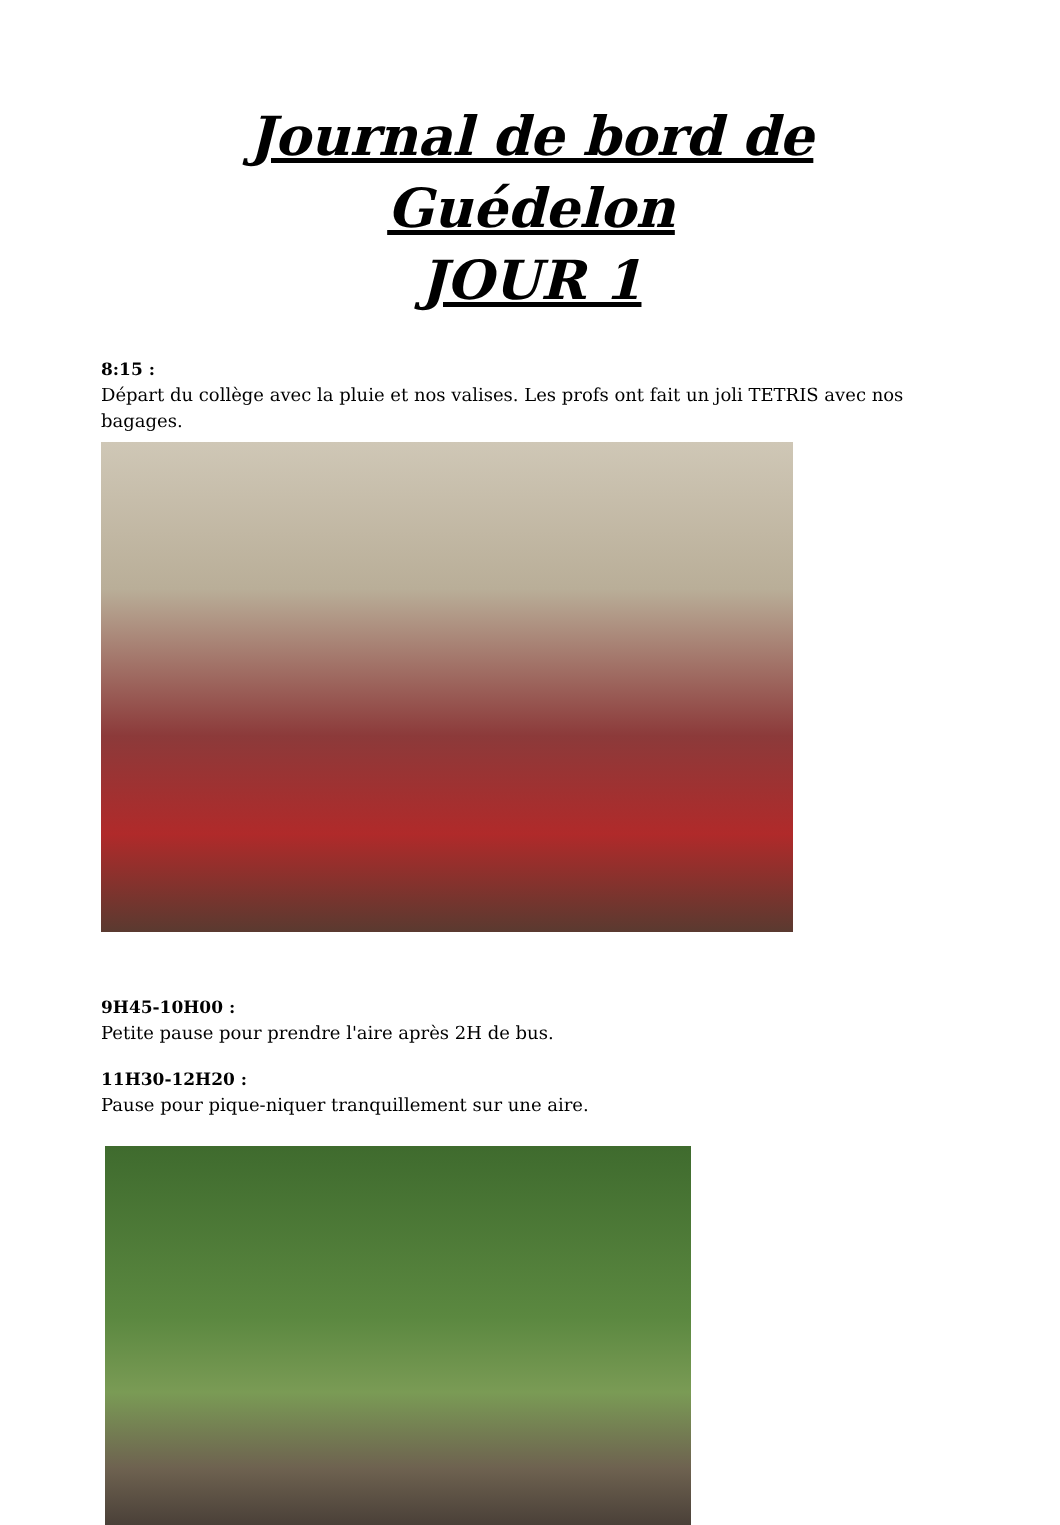Journal de bord de Guédelon
JOUR 1
8:15 :
Départ du collège avec la pluie et nos valises. Les profs ont fait un joli TETRIS avec nos bagages.
9H45-10H00 :
Petite pause pour prendre l'aire après 2H de bus.
11H30-12H20 :
Pause pour pique-niquer tranquillement sur une aire.